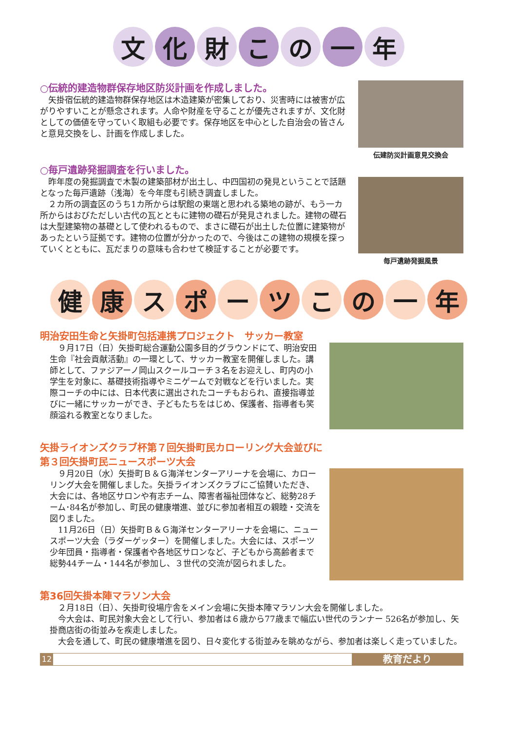文 化 財 こ の 一 年
○伝統的建造物群保存地区防災計画を作成しました。
　矢掛宿伝統的建造物群保存地区は木造建築が密集しており、災害時には被害が広がりやすいことが懸念されます。人命や財産を守ることが優先されますが、文化財としての価値を守っていく取組も必要です。保存地区を中心とした自治会の皆さんと意見交換をし、計画を作成しました。
伝建防災計画意見交換会
○毎戸遺跡発掘調査を行いました。
　昨年度の発掘調査で木製の建築部材が出土し、中四国初の発見ということで話題となった毎戸遺跡（浅海）を今年度も引続き調査しました。
　２カ所の調査区のうち1カ所からは駅館の東端と思われる築地の跡が、もう一カ所からはおびただしい古代の瓦とともに建物の礎石が発見されました。建物の礎石は大型建築物の基礎として使われるもので、まさに礎石が出土した位置に建築物があったという証拠です。建物の位置が分かったので、今後はこの建物の規模を探っていくとともに、瓦だまりの意味も合わせて検証することが必要です。
毎戸遺跡発掘風景
健 康 ス ポ ー ツ こ の 一 年
明治安田生命と矢掛町包括連携プロジェクト　サッカー教室
　９月17日（日）矢掛町総合運動公園多目的グラウンドにて、明治安田生命『社会貢献活動』の一環として、サッカー教室を開催しました。講師として、ファジアーノ岡山スクールコーチ３名をお迎えし、町内の小学生を対象に、基礎技術指導やミニゲームで対戦などを行いました。実際コーチの中には、日本代表に選出されたコーチもおられ、直接指導並びに一緒にサッカーができ、子どもたちをはじめ、保護者、指導者も笑顔溢れる教室となりました。
矢掛ライオンズクラブ杯第７回矢掛町民カローリング大会並びに
第３回矢掛町民ニュースポーツ大会
　９月20日（水）矢掛町Ｂ＆Ｇ海洋センターアリーナを会場に、カローリング大会を開催しました。矢掛ライオンズクラブにご協賛いただき、大会には、各地区サロンや有志チーム、障害者福祉団体など、総勢28チーム･84名が参加し、町民の健康増進、並びに参加者相互の親睦・交流を図りました。
　11月26日（日）矢掛町Ｂ＆Ｇ海洋センターアリーナを会場に、ニュースポーツ大会（ラダーゲッター）を開催しました。大会には、スポーツ少年団員・指導者・保護者や各地区サロンなど、子どもから高齢者まで総勢44チーム・144名が参加し、３世代の交流が図られました。
第36回矢掛本陣マラソン大会
　２月18日（日）、矢掛町役場庁舎をメイン会場に矢掛本陣マラソン大会を開催しました。
　今大会は、町民対象大会として行い、参加者は６歳から77歳まで幅広い世代のランナー 526名が参加し、矢掛商店街の街並みを疾走しました。
　大会を通して、町民の健康増進を図り、日々変化する街並みを眺めながら、参加者は楽しく走っていました。
12
教育だより